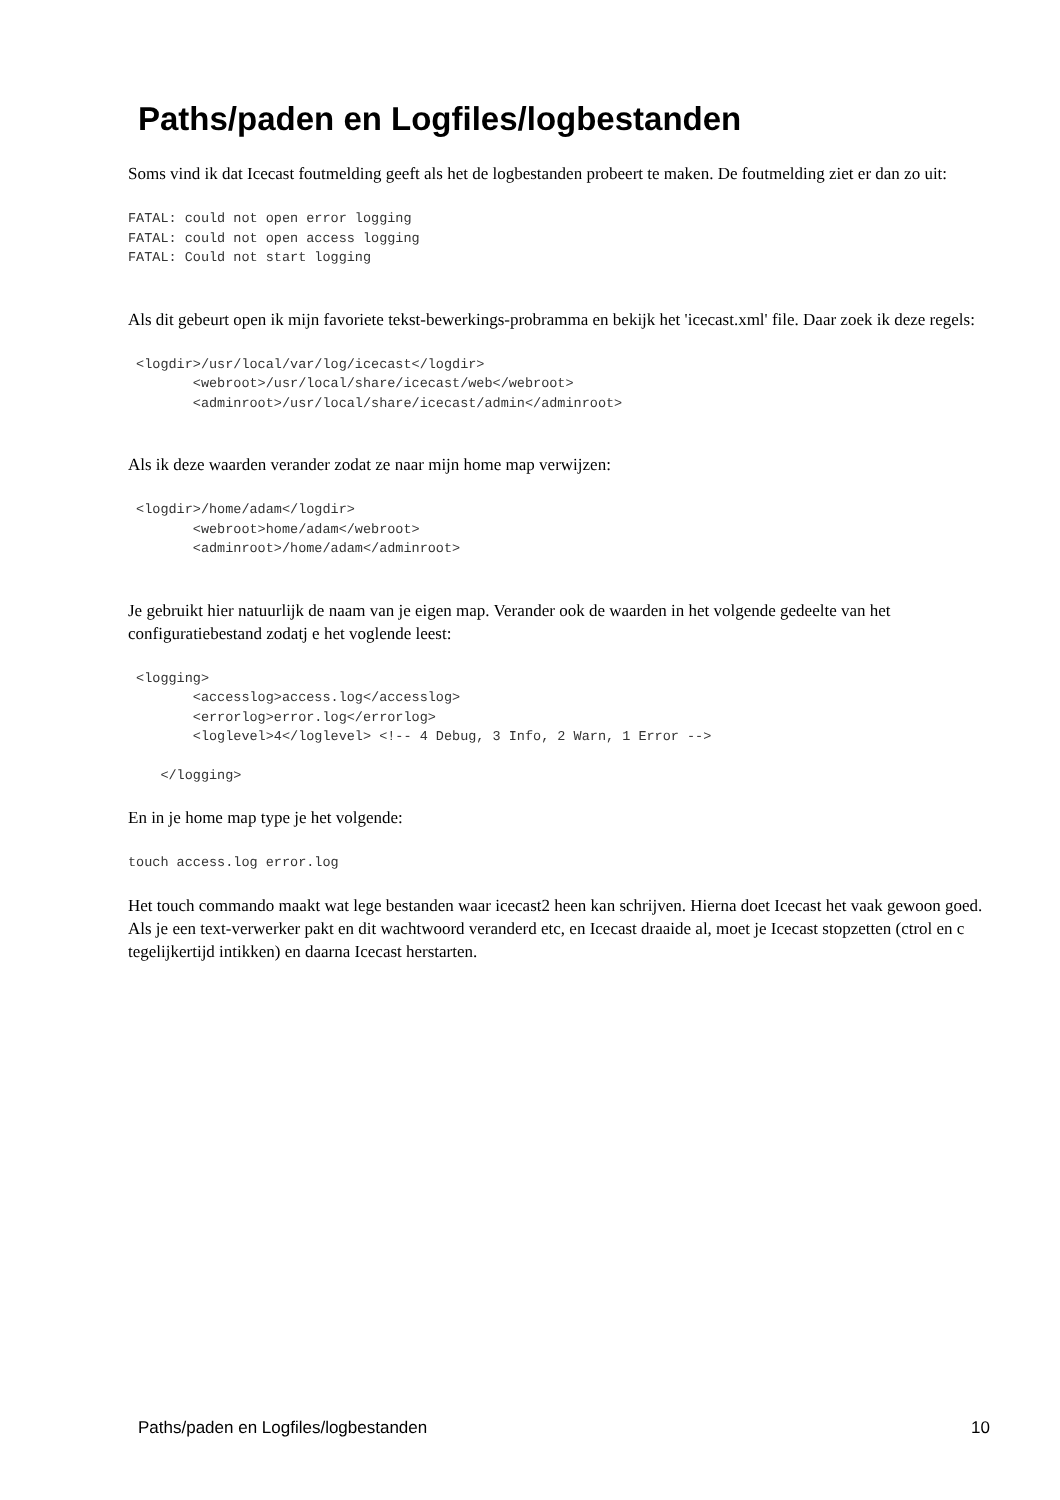Paths/paden en Logfiles/logbestanden
Soms vind ik dat Icecast foutmelding geeft als het de logbestanden probeert te maken. De foutmelding ziet er dan zo uit:
FATAL: could not open error logging
FATAL: could not open access logging
FATAL: Could not start logging
Als dit gebeurt open ik mijn favoriete tekst-bewerkings-probramma en bekijk het 'icecast.xml' file. Daar zoek ik deze regels:
 <logdir>/usr/local/var/log/icecast</logdir>
        <webroot>/usr/local/share/icecast/web</webroot>
        <adminroot>/usr/local/share/icecast/admin</adminroot>
Als ik deze waarden verander zodat ze naar mijn home map verwijzen:
 <logdir>/home/adam</logdir>
        <webroot>home/adam</webroot>
        <adminroot>/home/adam</adminroot>
Je gebruikt hier natuurlijk de naam van je eigen map. Verander ook de waarden in het volgende gedeelte van het configuratiebestand zodatj e het voglende leest:
 <logging>
        <accesslog>access.log</accesslog>
        <errorlog>error.log</errorlog>
        <loglevel>4</loglevel> <!-- 4 Debug, 3 Info, 2 Warn, 1 Error -->

    </logging>
En in je home map type je het volgende:
touch access.log error.log
Het touch commando maakt wat lege bestanden waar icecast2 heen kan schrijven. Hierna doet Icecast het vaak gewoon goed. Als je een text-verwerker pakt en dit wachtwoord veranderd etc, en Icecast draaide al, moet je Icecast stopzetten (ctrol en c tegelijkertijd intikken) en daarna Icecast herstarten.
Paths/paden en Logfiles/logbestanden 10